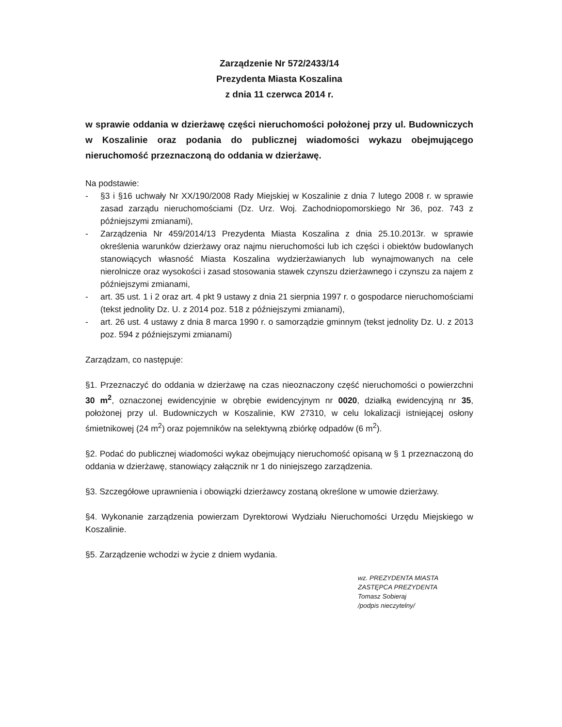Zarządzenie Nr 572/2433/14
Prezydenta Miasta Koszalina
z dnia 11 czerwca 2014 r.
w sprawie oddania w dzierżawę części nieruchomości położonej przy ul. Budowniczych w Koszalinie oraz podania do publicznej wiadomości wykazu obejmującego nieruchomość przeznaczoną do oddania w dzierżawę.
Na podstawie:
- §3 i §16 uchwały Nr XX/190/2008 Rady Miejskiej w Koszalinie z dnia 7 lutego 2008 r. w sprawie zasad zarządu nieruchomościami (Dz. Urz. Woj. Zachodniopomorskiego Nr 36, poz. 743 z późniejszymi zmianami),
- Zarządzenia Nr 459/2014/13 Prezydenta Miasta Koszalina z dnia 25.10.2013r. w sprawie określenia warunków dzierżawy oraz najmu nieruchomości lub ich części i obiektów budowlanych stanowiących własność Miasta Koszalina wydzierżawianych lub wynajmowanych na cele nierolnicze oraz wysokości i zasad stosowania stawek czynszu dzierżawnego i czynszu za najem z późniejszymi zmianami,
- art. 35 ust. 1 i 2 oraz art. 4 pkt 9 ustawy z dnia 21 sierpnia 1997 r. o gospodarce nieruchomościami (tekst jednolity Dz. U. z 2014 poz. 518 z późniejszymi zmianami),
- art. 26 ust. 4 ustawy z dnia 8 marca 1990 r. o samorządzie gminnym (tekst jednolity Dz. U. z 2013 poz. 594 z późniejszymi zmianami)
Zarządzam, co następuje:
§1. Przeznaczyć do oddania w dzierżawę na czas nieoznaczony część nieruchomości o powierzchni 30 m<sup>2</sup>, oznaczonej ewidencyjnie w obrębie ewidencyjnym nr 0020, działką ewidencyjną nr 35, położonej przy ul. Budowniczych w Koszalinie, KW 27310, w celu lokalizacji istniejącej osłony śmietnikowej (24 m<sup>2</sup>) oraz pojemników na selektywną zbiórkę odpadów (6 m<sup>2</sup>).
§2. Podać do publicznej wiadomości wykaz obejmujący nieruchomość opisaną w § 1 przeznaczoną do oddania w dzierżawę, stanowiący załącznik nr 1 do niniejszego zarządzenia.
§3. Szczegółowe uprawnienia i obowiązki dzierżawcy zostaną określone w umowie dzierżawy.
§4. Wykonanie zarządzenia powierzam Dyrektorowi Wydziału Nieruchomości Urzędu Miejskiego w Koszalinie.
§5. Zarządzenie wchodzi w życie z dniem wydania.
wz. PREZYDENTA MIASTA
ZASTĘPCA PREZYDENTA
Tomasz Sobieraj
/podpis nieczytelny/